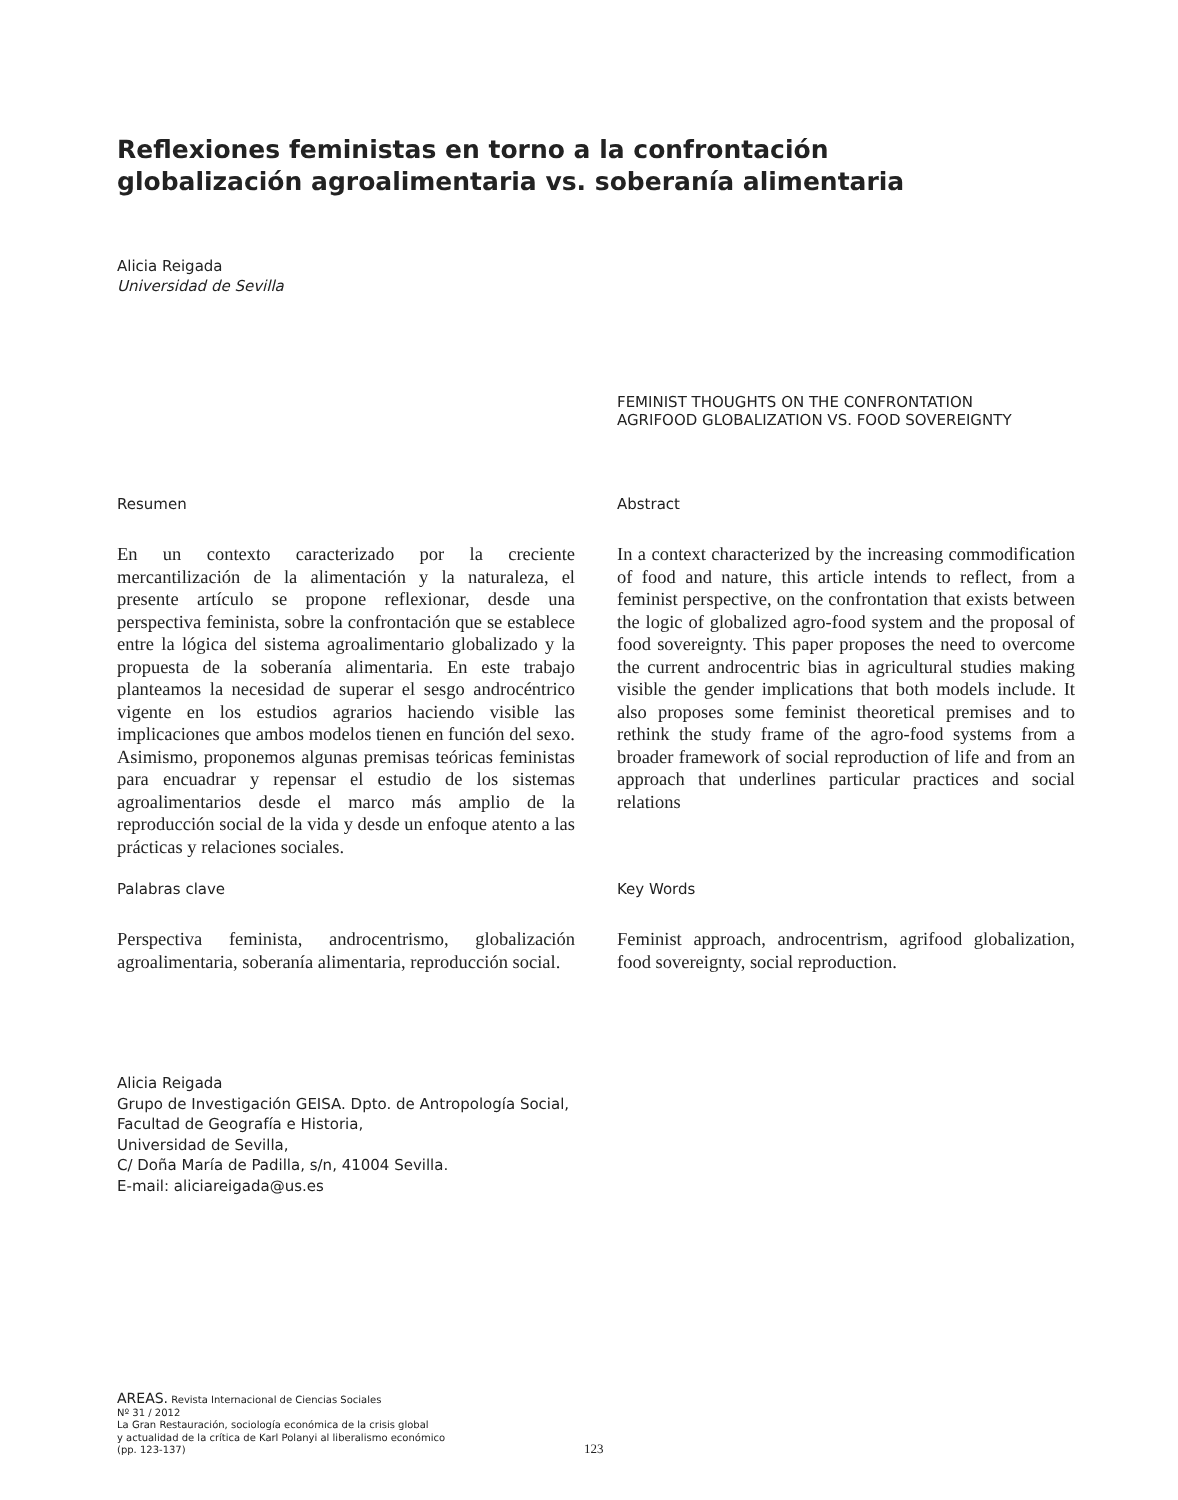Reflexiones feministas en torno a la confrontación
globalización agroalimentaria vs. soberanía alimentaria
Alicia Reigada
Universidad de Sevilla
FEMINIST THOUGHTS ON THE CONFRONTATION
AGRIFOOD GLOBALIZATION VS. FOOD SOVEREIGNTY
Resumen
En un contexto caracterizado por la creciente mercantilización de la alimentación y la naturaleza, el presente artículo se propone reflexionar, desde una perspectiva feminista, sobre la confrontación que se establece entre la lógica del sistema agroalimentario globalizado y la propuesta de la soberanía alimentaria. En este trabajo planteamos la necesidad de superar el sesgo androcéntrico vigente en los estudios agrarios haciendo visible las implicaciones que ambos modelos tienen en función del sexo. Asimismo, proponemos algunas premisas teóricas feministas para encuadrar y repensar el estudio de los sistemas agroalimentarios desde el marco más amplio de la reproducción social de la vida y desde un enfoque atento a las prácticas y relaciones sociales.
Abstract
In a context characterized by the increasing commodification of food and nature, this article intends to reflect, from a feminist perspective, on the confrontation that exists between the logic of globalized agro-food system and the proposal of food sovereignty. This paper proposes the need to overcome the current androcentric bias in agricultural studies making visible the gender implications that both models include. It also proposes some feminist theoretical premises and to rethink the study frame of the agro-food systems from a broader framework of social reproduction of life and from an approach that underlines particular practices and social relations
Palabras clave
Perspectiva feminista, androcentrismo, globalización agroalimentaria, soberanía alimentaria, reproducción social.
Key Words
Feminist approach, androcentrism, agrifood globalization, food sovereignty, social reproduction.
Alicia Reigada
Grupo de Investigación GEISA. Dpto. de Antropología Social,
Facultad de Geografía e Historia,
Universidad de Sevilla,
C/ Doña María de Padilla, s/n, 41004 Sevilla.
E-mail: aliciareigada@us.es
AREAS. Revista Internacional de Ciencias Sociales
Nº 31 / 2012
La Gran Restauración, sociología económica de la crisis global
y actualidad de la crítica de Karl Polanyi al liberalismo económico
(pp. 123-137)
123